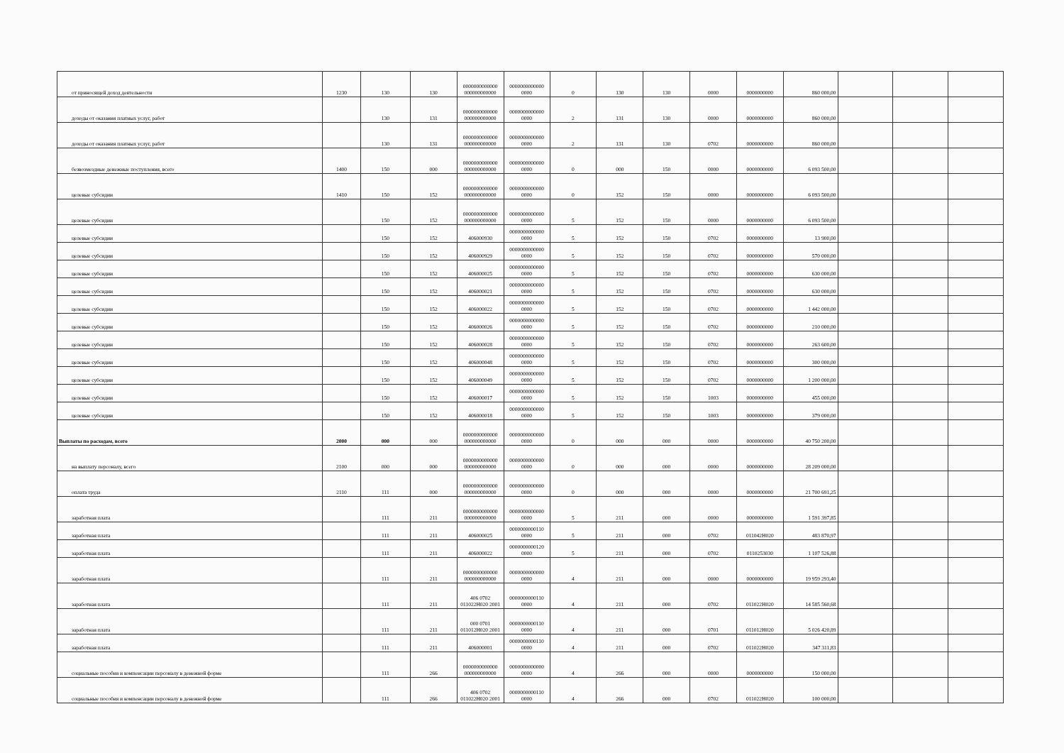| от приносящей доход деятельности | 1230 | 130 | 130 | 0000000000000 000000000000 | 0000000000000 0000 | 0 | 130 | 130 | 0000 | 0000000000 | 860 000,00 | | | |
| доходы от оказания платных услуг, работ | | 130 | 131 | 0000000000000 000000000000 | 0000000000000 0000 | 2 | 131 | 130 | 0000 | 0000000000 | 860 000,00 | | | |
| доходы от оказания платных услуг, работ | | 130 | 131 | 0000000000000 000000000000 | 0000000000000 0000 | 2 | 131 | 130 | 0702 | 0000000000 | 860 000,00 | | | |
| безвозмездные денежные поступления, всего | 1400 | 150 | 000 | 0000000000000 000000000000 | 0000000000000 0000 | 0 | 000 | 150 | 0000 | 0000000000 | 6 093 500,00 | | | |
| целевые субсидии | 1410 | 150 | 152 | 0000000000000 000000000000 | 0000000000000 0000 | 0 | 152 | 150 | 0000 | 0000000000 | 6 093 500,00 | | | |
| целевые субсидии | | 150 | 152 | 0000000000000 000000000000 | 0000000000000 0000 | 5 | 152 | 150 | 0000 | 0000000000 | 6 093 500,00 | | | |
| целевые субсидии | | 150 | 152 | 406000930 | 0000000000000 0000 | 5 | 152 | 150 | 0702 | 0000000000 | 13 900,00 | | | |
| целевые субсидии | | 150 | 152 | 406000929 | 0000000000000 0000 | 5 | 152 | 150 | 0702 | 0000000000 | 570 000,00 | | | |
| целевые субсидии | | 150 | 152 | 406000025 | 0000000000000 0000 | 5 | 152 | 150 | 0702 | 0000000000 | 630 000,00 | | | |
| целевые субсидии | | 150 | 152 | 406000021 | 0000000000000 0000 | 5 | 152 | 150 | 0702 | 0000000000 | 630 000,00 | | | |
| целевые субсидии | | 150 | 152 | 406000022 | 0000000000000 0000 | 5 | 152 | 150 | 0702 | 0000000000 | 1 442 000,00 | | | |
| целевые субсидии | | 150 | 152 | 406000026 | 0000000000000 0000 | 5 | 152 | 150 | 0702 | 0000000000 | 210 000,00 | | | |
| целевые субсидии | | 150 | 152 | 406000028 | 0000000000000 0000 | 5 | 152 | 150 | 0702 | 0000000000 | 263 600,00 | | | |
| целевые субсидии | | 150 | 152 | 406000048 | 0000000000000 0000 | 5 | 152 | 150 | 0702 | 0000000000 | 300 000,00 | | | |
| целевые субсидии | | 150 | 152 | 406000049 | 0000000000000 0000 | 5 | 152 | 150 | 0702 | 0000000000 | 1 200 000,00 | | | |
| целевые субсидии | | 150 | 152 | 406000017 | 0000000000000 0000 | 5 | 152 | 150 | 1003 | 0000000000 | 455 000,00 | | | |
| целевые субсидии | | 150 | 152 | 406000018 | 0000000000000 0000 | 5 | 152 | 150 | 1003 | 0000000000 | 379 000,00 | | | |
| Выплаты по расходам, всего | 2000 | 000 | 000 | 0000000000000 000000000000 | 0000000000000 0000 | 0 | 000 | 000 | 0000 | 0000000000 | 40 750 200,00 | | | |
| на выплату персоналу, всего | 2100 | 000 | 000 | 0000000000000 000000000000 | 0000000000000 0000 | 0 | 000 | 000 | 0000 | 0000000000 | 28 209 000,00 | | | |
| оплата труда | 2110 | 111 | 000 | 0000000000000 000000000000 | 0000000000000 0000 | 0 | 000 | 000 | 0000 | 0000000000 | 21 700 691,25 | | | |
| заработная плата | | 111 | 211 | 0000000000000 000000000000 | 0000000000000 0000 | 5 | 211 | 000 | 0000 | 0000000000 | 1 591 397,85 | | | |
| заработная плата | | 111 | 211 | 406000025 | 0000000000110 0000 | 5 | 211 | 000 | 0702 | 011042Н020 | 483 870,97 | | | |
| заработная плата | | 111 | 211 | 406000022 | 0000000000120 0000 | 5 | 211 | 000 | 0702 | 0110253030 | 1 107 526,88 | | | |
| заработная плата | | 111 | 211 | 0000000000000 000000000000 | 0000000000000 0000 | 4 | 211 | 000 | 0000 | 0000000000 | 19 959 293,40 | | | |
| заработная плата | | 111 | 211 | 406 0702 011022Н020 2001 | 0000000000110 0000 | 4 | 211 | 000 | 0702 | 011022Н020 | 14 585 560,68 | | | |
| заработная плата | | 111 | 211 | 000 0701 011012Н020 2001 | 0000000000110 0000 | 4 | 211 | 000 | 0701 | 011012Н020 | 5 026 420,89 | | | |
| заработная плата | | 111 | 211 | 406000001 | 0000000000110 0000 | 4 | 211 | 000 | 0702 | 011022Н020 | 347 311,83 | | | |
| социальные пособия и компенсации персоналу в денежной форме | | 111 | 266 | 0000000000000 000000000000 | 0000000000000 0000 | 4 | 266 | 000 | 0000 | 0000000000 | 150 000,00 | | | |
| социальные пособия и компенсации персоналу в денежной форме | | 111 | 266 | 406 0702 011022Н020 2001 | 0000000000110 0000 | 4 | 266 | 000 | 0702 | 011022Н020 | 100 000,00 | | | |